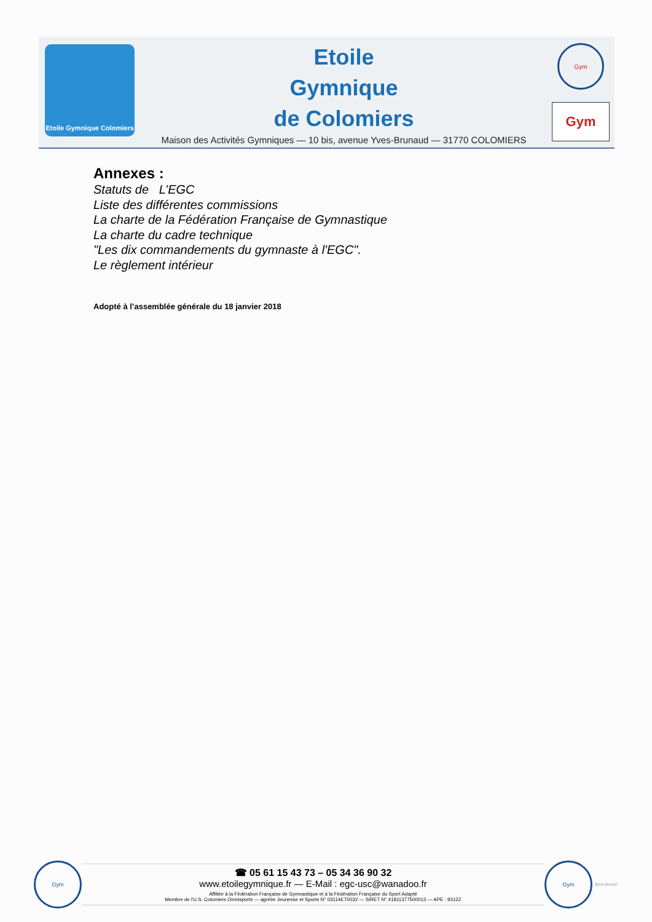Etoile Gymnique Colomiers
Etoile
Gymnique
de Colomiers
Maison des Activités Gymniques — 10 bis, avenue Yves-Brunaud — 31770 COLOMIERS
Gym
Gym
Annexes :
Statuts de L’EGC
Liste des différentes commissions
La charte de la Fédération Française de Gymnastique
La charte du cadre technique
"Les dix commandements du gymnaste à l'EGC".
Le règlement intérieur
Adopté à l’assemblée générale du 18 janvier 2018
Gym
☎ 05 61 15 43 73 – 05 34 36 90 32
www.etoilegymnique.fr — E-Mail : egc-usc@wanadoo.fr
Affiliée à la Fédération Française de Gymnastique et à la Fédération Française du Sport Adapté
Membre de l'U.S. Colomiers Omnisports — agréée Jeunesse et Sports N° 03114ET0032 — SIRET N° 41811377500013 — APE : 9312Z
Gym
2014-10-EGC